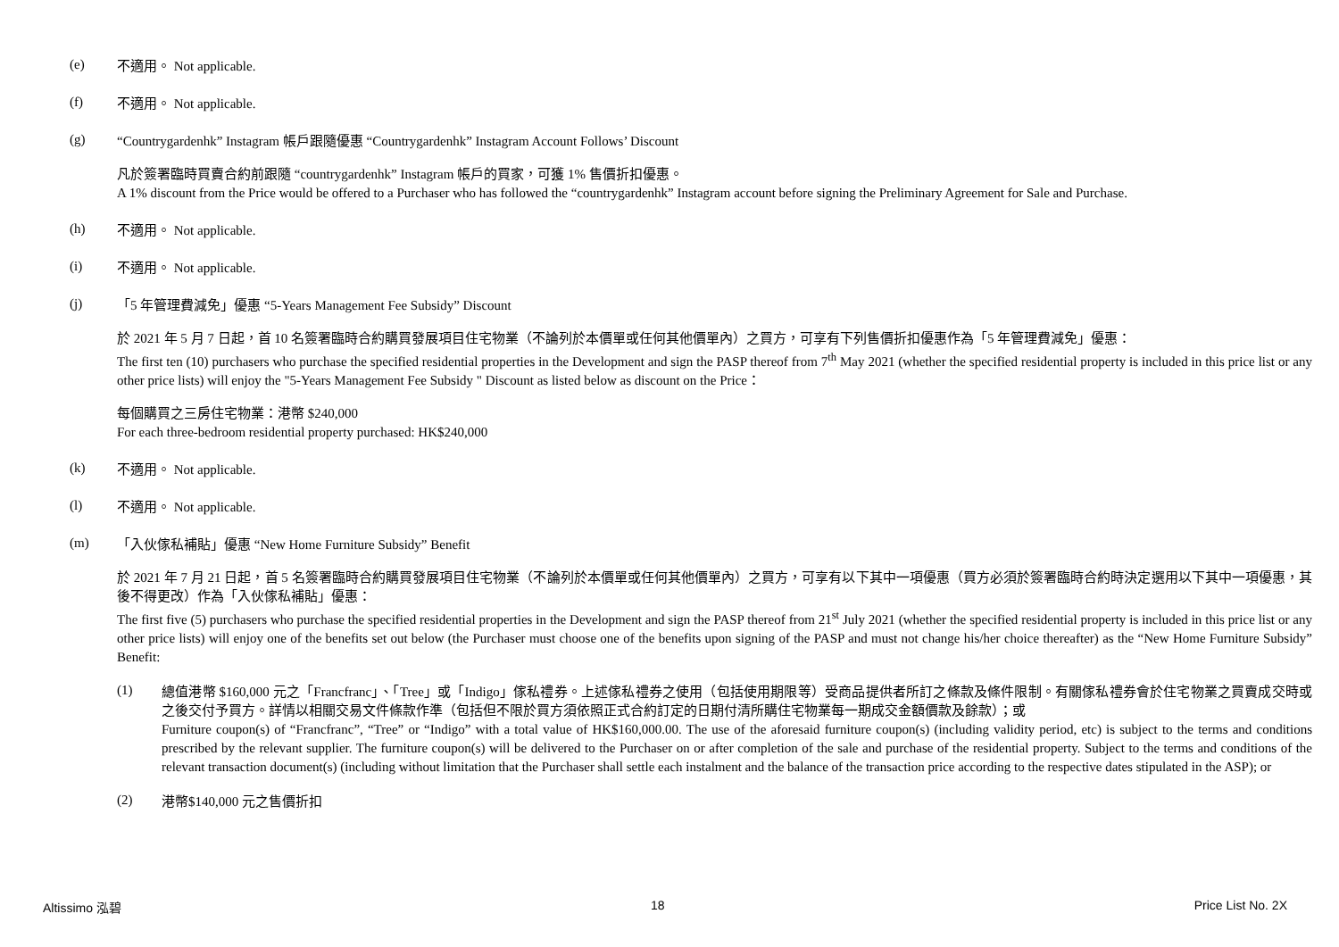(e)
不適用。 Not applicable.
(f)
不適用。 Not applicable.
(g)
“Countrygardenhk” Instagram 帳戶跟隨優惠 “Countrygardenhk” Instagram Account Follows’ Discount
凡於簽署臨時買賣合約前跟隨 “countrygardenhk” Instagram 帳戶的買家，可獲 1% 售價折扣優惠。
A 1% discount from the Price would be offered to a Purchaser who has followed the “countrygardenhk” Instagram account before signing the Preliminary Agreement for Sale and Purchase.
(h)
不適用。 Not applicable.
(i)
不適用。 Not applicable.
(j)
「5 年管理費減免」優惠 “5-Years Management Fee Subsidy” Discount
於 2021 年 5 月 7 日起，首 10 名簽署臨時合約購買發展項目住宅物業（不論列於本價單或任何其他價單內）之買方，可享有下列售價折扣優惠作為「5 年管理費減免」優惠：
The first ten (10) purchasers who purchase the specified residential properties in the Development and sign the PASP thereof from 7<sup>th</sup> May 2021 (whether the specified residential property is included in this price list or any other price lists) will enjoy the "5-Years Management Fee Subsidy " Discount as listed below as discount on the Price：
每個購買之三房住宅物業：港幣 $240,000
For each three-bedroom residential property purchased: HK$240,000
(k)
不適用。 Not applicable.
(l)
不適用。 Not applicable.
(m)
「入伙傢私補貼」優惠 “New Home Furniture Subsidy” Benefit
於 2021 年 7 月 21 日起，首 5 名簽署臨時合約購買發展項目住宅物業（不論列於本價單或任何其他價單內）之買方，可享有以下其中一項優惠（買方必須於簽署臨時合約時決定選用以下其中一項優惠，其後不得更改）作為「入伙傢私補貼」優惠：
The first five (5) purchasers who purchase the specified residential properties in the Development and sign the PASP thereof from 21<sup>st</sup> July 2021 (whether the specified residential property is included in this price list or any other price lists) will enjoy one of the benefits set out below (the Purchaser must choose one of the benefits upon signing of the PASP and must not change his/her choice thereafter) as the “New Home Furniture Subsidy” Benefit:
(1)
總值港幣 $160,000 元之「Francfranc」、「Tree」或「Indigo」傢私禮券。上述傢私禮券之使用（包括使用期限等）受商品提供者所訂之條款及條件限制。有關傢私禮券會於住宅物業之買賣成交時或之後交付予買方。詳情以相關交易文件條款作準（包括但不限於買方須依照正式合約訂定的日期付清所購住宅物業每一期成交金額價款及餘款）；或
Furniture coupon(s) of “Francfranc”, “Tree” or “Indigo” with a total value of HK$160,000.00. The use of the aforesaid furniture coupon(s) (including validity period, etc) is subject to the terms and conditions prescribed by the relevant supplier. The furniture coupon(s) will be delivered to the Purchaser on or after completion of the sale and purchase of the residential property. Subject to the terms and conditions of the relevant transaction document(s) (including without limitation that the Purchaser shall settle each instalment and the balance of the transaction price according to the respective dates stipulated in the ASP); or
(2)
港幣$140,000 元之售價折扣
Altissimo 泓碧 18 Price List No. 2X